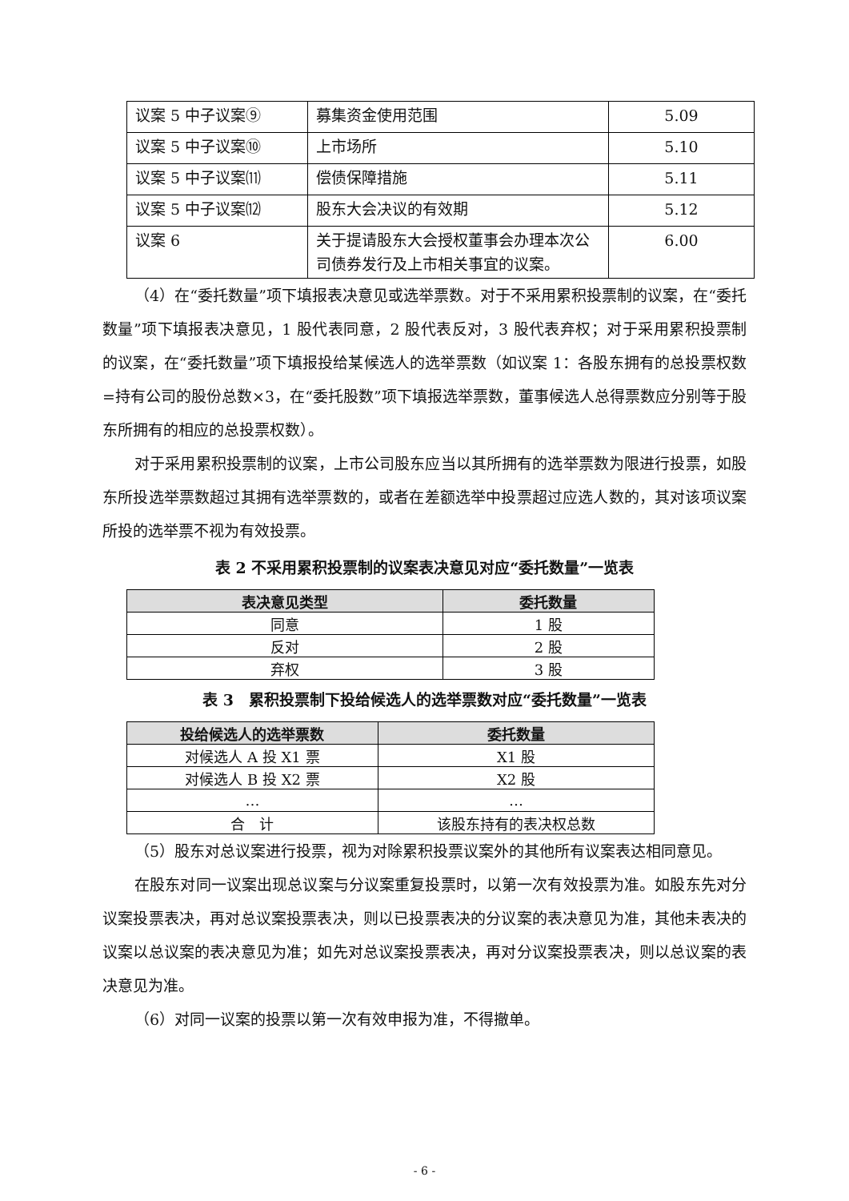| 议案 5 中子议案⑨ | 募集资金使用范围 | 5.09 |
| 议案 5 中子议案⑩ | 上市场所 | 5.10 |
| 议案 5 中子议案⑾ | 偿债保障措施 | 5.11 |
| 议案 5 中子议案⑿ | 股东大会决议的有效期 | 5.12 |
| 议案 6 | 关于提请股东大会授权董事会办理本次公司债券发行及上市相关事宜的议案。 | 6.00 |
（4）在“委托数量”项下填报表决意见或选举票数。对于不采用累积投票制的议案，在“委托数量”项下填报表决意见，1 股代表同意，2 股代表反对，3 股代表弃权；对于采用累积投票制的议案，在“委托数量”项下填报投给某候选人的选举票数（如议案 1：各股东拥有的总投票权数=持有公司的股份总数×3，在“委托股数”项下填报选举票数，董事候选人总得票数应分别等于股东所拥有的相应的总投票权数）。
对于采用累积投票制的议案，上市公司股东应当以其所拥有的选举票数为限进行投票，如股东所投选举票数超过其拥有选举票数的，或者在差额选举中投票超过应选人数的，其对该项议案所投的选举票不视为有效投票。
表 2 不采用累积投票制的议案表决意见对应“委托数量”一览表
| 表决意见类型 | 委托数量 |
| --- | --- |
| 同意 | 1 股 |
| 反对 | 2 股 |
| 弃权 | 3 股 |
表 3　累积投票制下投给候选人的选举票数对应“委托数量”一览表
| 投给候选人的选举票数 | 委托数量 |
| --- | --- |
| 对候选人 A 投 X1 票 | X1 股 |
| 对候选人 B 投 X2 票 | X2 股 |
| … | … |
| 合 计 | 该股东持有的表决权总数 |
（5）股东对总议案进行投票，视为对除累积投票议案外的其他所有议案表达相同意见。
在股东对同一议案出现总议案与分议案重复投票时，以第一次有效投票为准。如股东先对分议案投票表决，再对总议案投票表决，则以已投票表决的分议案的表决意见为准，其他未表决的议案以总议案的表决意见为准；如先对总议案投票表决，再对分议案投票表决，则以总议案的表决意见为准。
（6）对同一议案的投票以第一次有效申报为准，不得撤单。
- 6 -